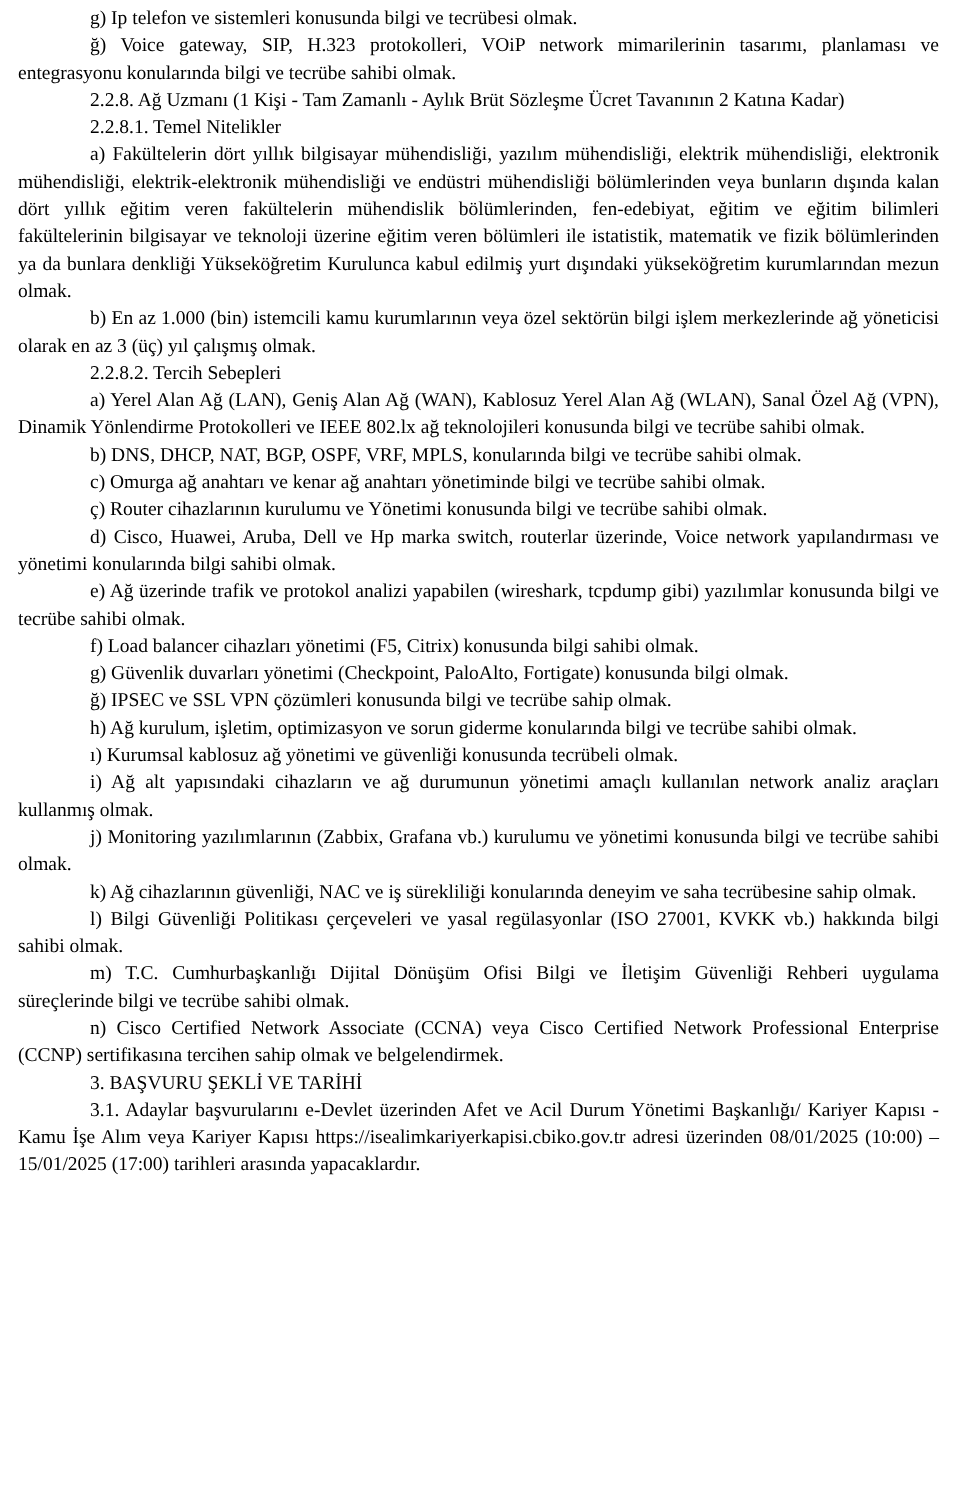g) Ip telefon ve sistemleri konusunda bilgi ve tecrübesi olmak.
ğ) Voice gateway, SIP, H.323 protokolleri, VOiP network mimarilerinin tasarımı, planlaması ve entegrasyonu konularında bilgi ve tecrübe sahibi olmak.
2.2.8. Ağ Uzmanı (1 Kişi - Tam Zamanlı - Aylık Brüt Sözleşme Ücret Tavanının 2 Katına Kadar)
2.2.8.1. Temel Nitelikler
a) Fakültelerin dört yıllık bilgisayar mühendisliği, yazılım mühendisliği, elektrik mühendisliği, elektronik mühendisliği, elektrik-elektronik mühendisliği ve endüstri mühendisliği bölümlerinden veya bunların dışında kalan dört yıllık eğitim veren fakültelerin mühendislik bölümlerinden, fen-edebiyat, eğitim ve eğitim bilimleri fakültelerinin bilgisayar ve teknoloji üzerine eğitim veren bölümleri ile istatistik, matematik ve fizik bölümlerinden ya da bunlara denkliği Yükseköğretim Kurulunca kabul edilmiş yurt dışındaki yükseköğretim kurumlarından mezun olmak.
b) En az 1.000 (bin) istemcili kamu kurumlarının veya özel sektörün bilgi işlem merkezlerinde ağ yöneticisi olarak en az 3 (üç) yıl çalışmış olmak.
2.2.8.2. Tercih Sebepleri
a) Yerel Alan Ağ (LAN), Geniş Alan Ağ (WAN), Kablosuz Yerel Alan Ağ (WLAN), Sanal Özel Ağ (VPN), Dinamik Yönlendirme Protokolleri ve IEEE 802.lx ağ teknolojileri konusunda bilgi ve tecrübe sahibi olmak.
b) DNS, DHCP, NAT, BGP, OSPF, VRF, MPLS, konularında bilgi ve tecrübe sahibi olmak.
c) Omurga ağ anahtarı ve kenar ağ anahtarı yönetiminde bilgi ve tecrübe sahibi olmak.
ç) Router cihazlarının kurulumu ve Yönetimi konusunda bilgi ve tecrübe sahibi olmak.
d) Cisco, Huawei, Aruba, Dell ve Hp marka switch, routerlar üzerinde, Voice network yapılandırması ve yönetimi konularında bilgi sahibi olmak.
e) Ağ üzerinde trafik ve protokol analizi yapabilen (wireshark, tcpdump gibi) yazılımlar konusunda bilgi ve tecrübe sahibi olmak.
f) Load balancer cihazları yönetimi (F5, Citrix) konusunda bilgi sahibi olmak.
g) Güvenlik duvarları yönetimi (Checkpoint, PaloAlto, Fortigate) konusunda bilgi olmak.
ğ) IPSEC ve SSL VPN çözümleri konusunda bilgi ve tecrübe sahip olmak.
h) Ağ kurulum, işletim, optimizasyon ve sorun giderme konularında bilgi ve tecrübe sahibi olmak.
ı) Kurumsal kablosuz ağ yönetimi ve güvenliği konusunda tecrübeli olmak.
i) Ağ alt yapısındaki cihazların ve ağ durumunun yönetimi amaçlı kullanılan network analiz araçları kullanmış olmak.
j) Monitoring yazılımlarının (Zabbix, Grafana vb.) kurulumu ve yönetimi konusunda bilgi ve tecrübe sahibi olmak.
k) Ağ cihazlarının güvenliği, NAC ve iş sürekliliği konularında deneyim ve saha tecrübesine sahip olmak.
l) Bilgi Güvenliği Politikası çerçeveleri ve yasal regülasyonlar (ISO 27001, KVKK vb.) hakkında bilgi sahibi olmak.
m) T.C. Cumhurbaşkanlığı Dijital Dönüşüm Ofisi Bilgi ve İletişim Güvenliği Rehberi uygulama süreçlerinde bilgi ve tecrübe sahibi olmak.
n) Cisco Certified Network Associate (CCNA) veya Cisco Certified Network Professional Enterprise (CCNP) sertifikasına tercihen sahip olmak ve belgelendirmek.
3. BAŞVURU ŞEKLİ VE TARİHİ
3.1. Adaylar başvurularını e-Devlet üzerinden Afet ve Acil Durum Yönetimi Başkanlığı/ Kariyer Kapısı - Kamu İşe Alım veya Kariyer Kapısı https://isealimkariyerkapisi.cbiko.gov.tr adresi üzerinden 08/01/2025 (10:00) – 15/01/2025 (17:00) tarihleri arasında yapacaklardır.